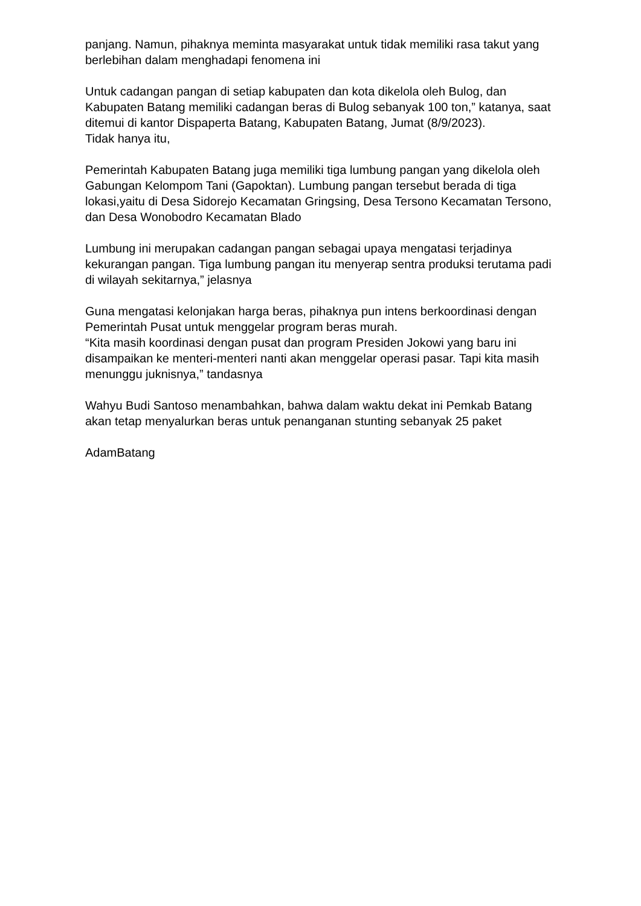panjang. Namun, pihaknya meminta masyarakat untuk tidak memiliki rasa takut yang berlebihan dalam menghadapi fenomena ini
Untuk cadangan pangan di setiap kabupaten dan kota dikelola oleh Bulog, dan Kabupaten Batang memiliki cadangan beras di Bulog sebanyak 100 ton,” katanya, saat ditemui di kantor Dispaperta Batang, Kabupaten Batang, Jumat (8/9/2023).
Tidak hanya itu,
Pemerintah Kabupaten Batang juga memiliki tiga lumbung pangan yang dikelola oleh Gabungan Kelompom Tani (Gapoktan). Lumbung pangan tersebut berada di tiga lokasi,yaitu di Desa Sidorejo Kecamatan Gringsing, Desa Tersono Kecamatan Tersono, dan Desa Wonobodro Kecamatan Blado
Lumbung ini merupakan cadangan pangan sebagai upaya mengatasi terjadinya kekurangan pangan. Tiga lumbung pangan itu menyerap sentra produksi terutama padi di wilayah sekitarnya,” jelasnya
Guna mengatasi kelonjakan harga beras, pihaknya pun intens berkoordinasi dengan Pemerintah Pusat untuk menggelar program beras murah.
“Kita masih koordinasi dengan pusat dan program Presiden Jokowi yang baru ini disampaikan ke menteri-menteri nanti akan menggelar operasi pasar. Tapi kita masih menunggu juknisnya,” tandasnya
Wahyu Budi Santoso menambahkan, bahwa dalam waktu dekat ini Pemkab Batang akan tetap menyalurkan beras untuk penanganan stunting sebanyak 25 paket
AdamBatang